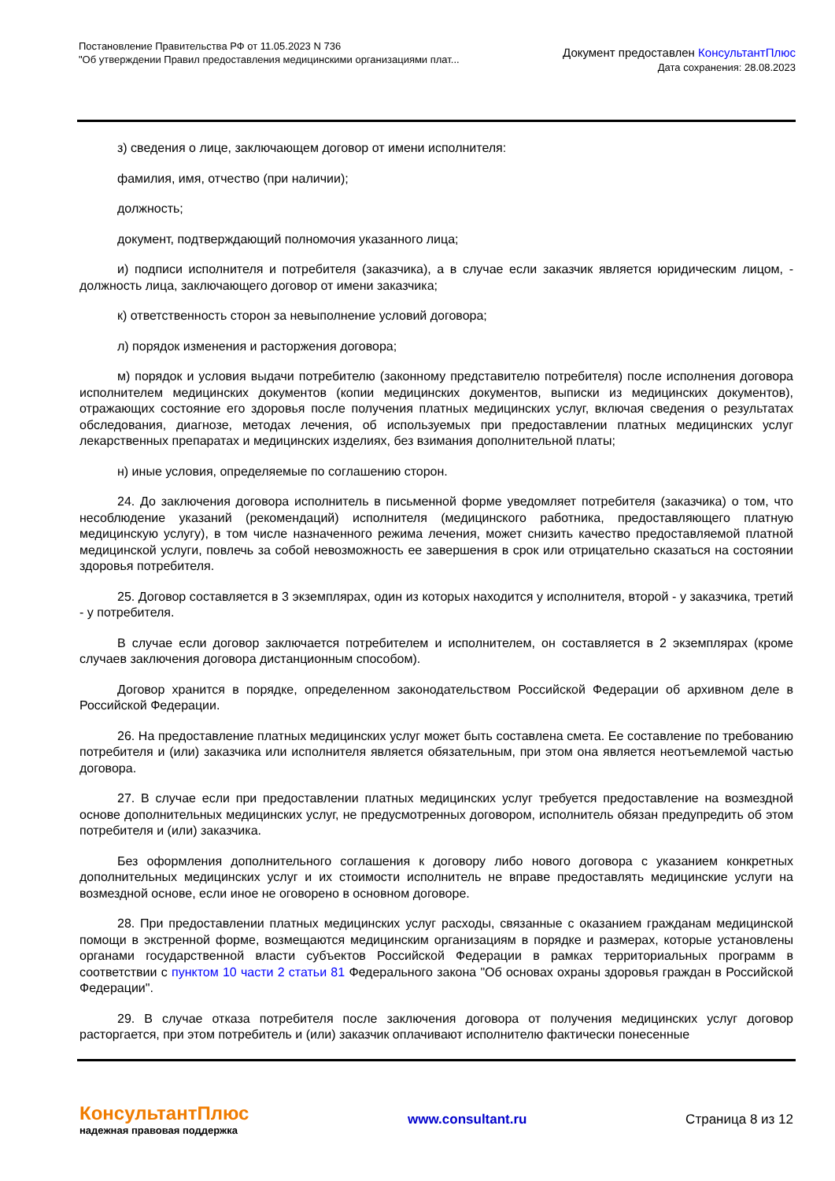Постановление Правительства РФ от 11.05.2023 N 736
"Об утверждении Правил предоставления медицинскими организациями плат...
Документ предоставлен КонсультантПлюс
Дата сохранения: 28.08.2023
з) сведения о лице, заключающем договор от имени исполнителя:
фамилия, имя, отчество (при наличии);
должность;
документ, подтверждающий полномочия указанного лица;
и) подписи исполнителя и потребителя (заказчика), а в случае если заказчик является юридическим лицом, - должность лица, заключающего договор от имени заказчика;
к) ответственность сторон за невыполнение условий договора;
л) порядок изменения и расторжения договора;
м) порядок и условия выдачи потребителю (законному представителю потребителя) после исполнения договора исполнителем медицинских документов (копии медицинских документов, выписки из медицинских документов), отражающих состояние его здоровья после получения платных медицинских услуг, включая сведения о результатах обследования, диагнозе, методах лечения, об используемых при предоставлении платных медицинских услуг лекарственных препаратах и медицинских изделиях, без взимания дополнительной платы;
н) иные условия, определяемые по соглашению сторон.
24. До заключения договора исполнитель в письменной форме уведомляет потребителя (заказчика) о том, что несоблюдение указаний (рекомендаций) исполнителя (медицинского работника, предоставляющего платную медицинскую услугу), в том числе назначенного режима лечения, может снизить качество предоставляемой платной медицинской услуги, повлечь за собой невозможность ее завершения в срок или отрицательно сказаться на состоянии здоровья потребителя.
25. Договор составляется в 3 экземплярах, один из которых находится у исполнителя, второй - у заказчика, третий - у потребителя.
В случае если договор заключается потребителем и исполнителем, он составляется в 2 экземплярах (кроме случаев заключения договора дистанционным способом).
Договор хранится в порядке, определенном законодательством Российской Федерации об архивном деле в Российской Федерации.
26. На предоставление платных медицинских услуг может быть составлена смета. Ее составление по требованию потребителя и (или) заказчика или исполнителя является обязательным, при этом она является неотъемлемой частью договора.
27. В случае если при предоставлении платных медицинских услуг требуется предоставление на возмездной основе дополнительных медицинских услуг, не предусмотренных договором, исполнитель обязан предупредить об этом потребителя и (или) заказчика.
Без оформления дополнительного соглашения к договору либо нового договора с указанием конкретных дополнительных медицинских услуг и их стоимости исполнитель не вправе предоставлять медицинские услуги на возмездной основе, если иное не оговорено в основном договоре.
28. При предоставлении платных медицинских услуг расходы, связанные с оказанием гражданам медицинской помощи в экстренной форме, возмещаются медицинским организациям в порядке и размерах, которые установлены органами государственной власти субъектов Российской Федерации в рамках территориальных программ в соответствии с пунктом 10 части 2 статьи 81 Федерального закона "Об основах охраны здоровья граждан в Российской Федерации".
29. В случае отказа потребителя после заключения договора от получения медицинских услуг договор расторгается, при этом потребитель и (или) заказчик оплачивают исполнителю фактически понесенные
КонсультантПлюс
надежная правовая поддержка
www.consultant.ru Страница 8 из 12